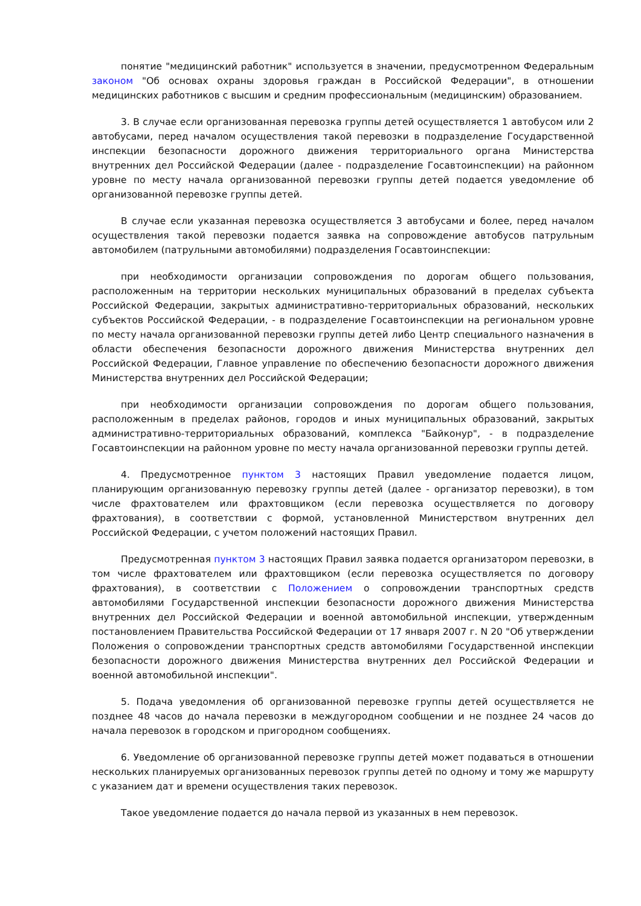понятие "медицинский работник" используется в значении, предусмотренном Федеральным законом "Об основах охраны здоровья граждан в Российской Федерации", в отношении медицинских работников с высшим и средним профессиональным (медицинским) образованием.
3. В случае если организованная перевозка группы детей осуществляется 1 автобусом или 2 автобусами, перед началом осуществления такой перевозки в подразделение Государственной инспекции безопасности дорожного движения территориального органа Министерства внутренних дел Российской Федерации (далее - подразделение Госавтоинспекции) на районном уровне по месту начала организованной перевозки группы детей подается уведомление об организованной перевозке группы детей.
В случае если указанная перевозка осуществляется 3 автобусами и более, перед началом осуществления такой перевозки подается заявка на сопровождение автобусов патрульным автомобилем (патрульными автомобилями) подразделения Госавтоинспекции:
при необходимости организации сопровождения по дорогам общего пользования, расположенным на территории нескольких муниципальных образований в пределах субъекта Российской Федерации, закрытых административно-территориальных образований, нескольких субъектов Российской Федерации, - в подразделение Госавтоинспекции на региональном уровне по месту начала организованной перевозки группы детей либо Центр специального назначения в области обеспечения безопасности дорожного движения Министерства внутренних дел Российской Федерации, Главное управление по обеспечению безопасности дорожного движения Министерства внутренних дел Российской Федерации;
при необходимости организации сопровождения по дорогам общего пользования, расположенным в пределах районов, городов и иных муниципальных образований, закрытых административно-территориальных образований, комплекса "Байконур", - в подразделение Госавтоинспекции на районном уровне по месту начала организованной перевозки группы детей.
4. Предусмотренное пунктом 3 настоящих Правил уведомление подается лицом, планирующим организованную перевозку группы детей (далее - организатор перевозки), в том числе фрахтователем или фрахтовщиком (если перевозка осуществляется по договору фрахтования), в соответствии с формой, установленной Министерством внутренних дел Российской Федерации, с учетом положений настоящих Правил.
Предусмотренная пунктом 3 настоящих Правил заявка подается организатором перевозки, в том числе фрахтователем или фрахтовщиком (если перевозка осуществляется по договору фрахтования), в соответствии с Положением о сопровождении транспортных средств автомобилями Государственной инспекции безопасности дорожного движения Министерства внутренних дел Российской Федерации и военной автомобильной инспекции, утвержденным постановлением Правительства Российской Федерации от 17 января 2007 г. N 20 "Об утверждении Положения о сопровождении транспортных средств автомобилями Государственной инспекции безопасности дорожного движения Министерства внутренних дел Российской Федерации и военной автомобильной инспекции".
5. Подача уведомления об организованной перевозке группы детей осуществляется не позднее 48 часов до начала перевозки в междугородном сообщении и не позднее 24 часов до начала перевозок в городском и пригородном сообщениях.
6. Уведомление об организованной перевозке группы детей может подаваться в отношении нескольких планируемых организованных перевозок группы детей по одному и тому же маршруту с указанием дат и времени осуществления таких перевозок.
Такое уведомление подается до начала первой из указанных в нем перевозок.